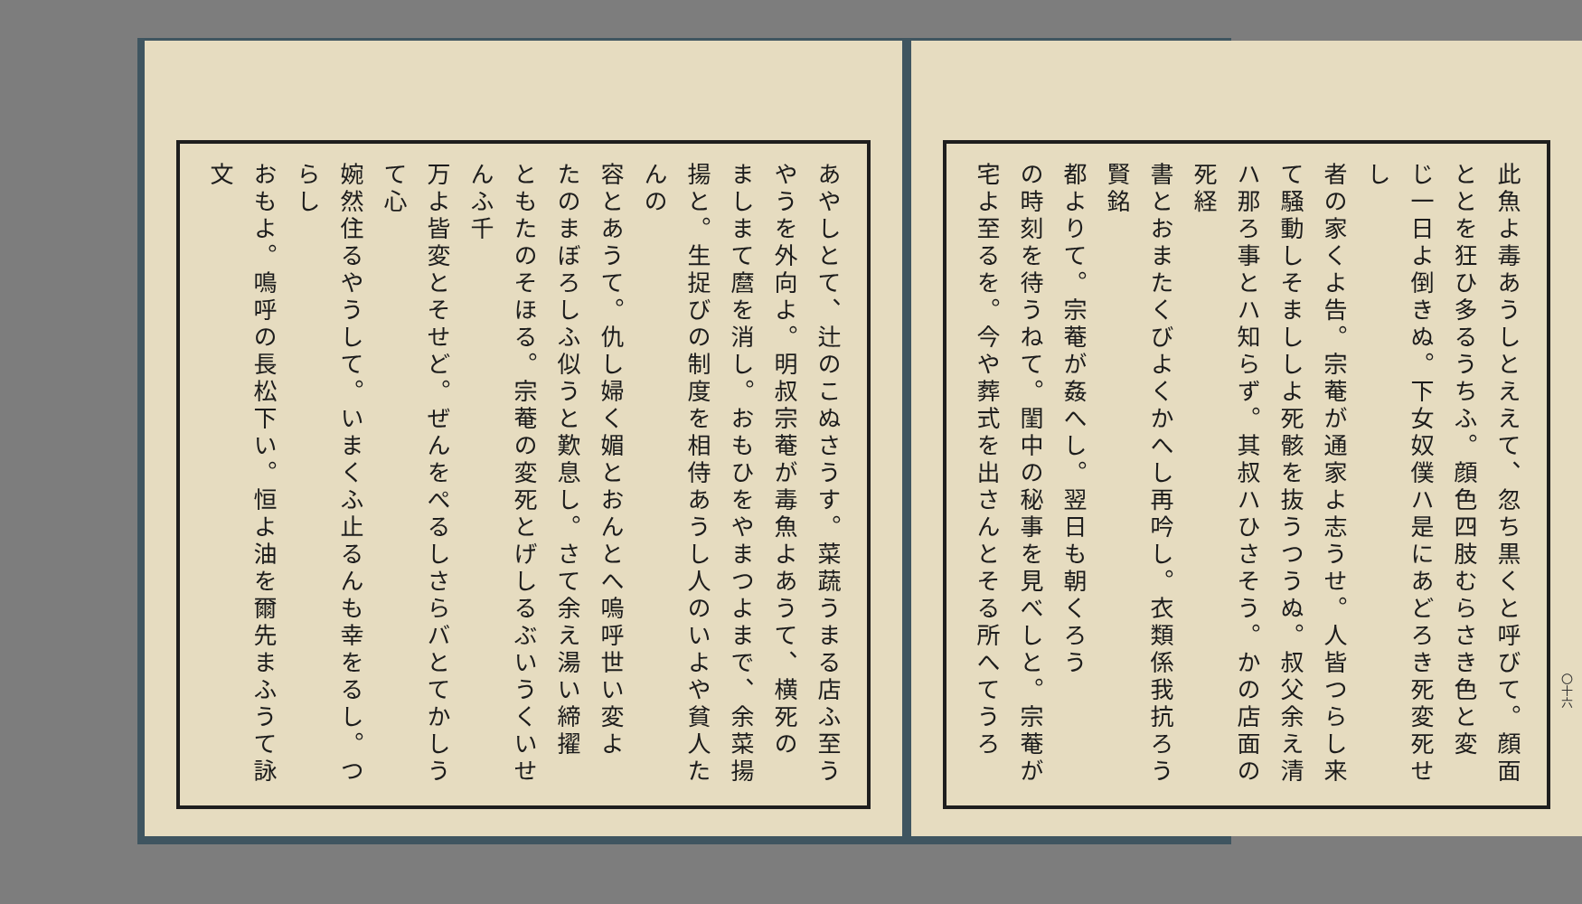あやしとて、辻のこぬさうす。菜蔬うまる店ふ至う
やうを外向よ。明叔宗菴が毒魚よあうて、横死の
ましまて麿を消し。おもひをやまつよまで、余菜揚
揚と。生捉びの制度を相侍あうし人のいよや貧人たんの
容とあうて。仇し婦く媚とおんとへ嗚呼世い変よ
たのまぼろしふ似うと歎息し。さて余え湯い締擢
ともたのそほる。宗菴の変死とげしるぶいうくいせんふ千
万よ皆変とそせど。ぜんをぺるしさらバとてかしうて心
婉然住るやうして。いまくふ止るんも幸をるし。つらし
おもよ。鳴呼の長松下い。恒よ油を爾先まふうて詠文
此魚よ毒あうしとええて、忽ち黒くと呼びて。顔面
ととを狂ひ多るうちふ。顔色四肢むらさき色と変
じ一日よ倒きぬ。下女奴僕ハ是にあどろき死変死せし
者の家くよ告。宗菴が通家よ志うせ。人皆つらし来
て騒動しそまししよ死骸を抜うつうぬ。叔父余え清
ハ那ろ事とハ知らず。其叔ハひさそう。かの店面の死経
書とおまたくびよくかへし再吟し。衣類係我抗ろう賢銘
都よりて。宗菴が姦へし。翌日も朝くろう
の時刻を待うねて。閨中の秘事を見べしと。宗菴が
宅よ至るを。今や葬式を出さんとそる所へてうろ
〇十六